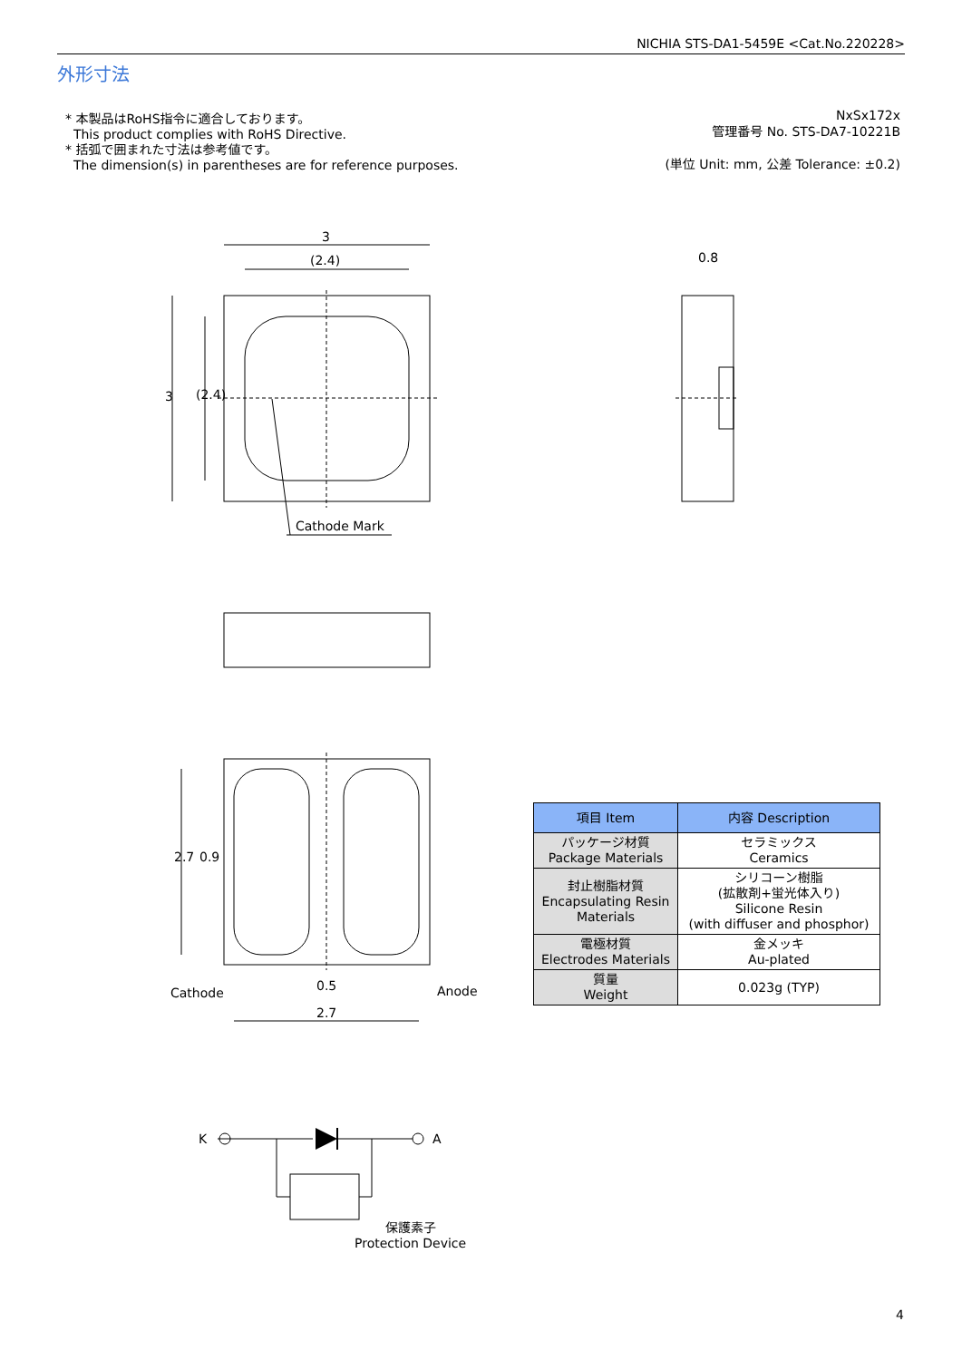3
(2.4)
0.8
Cathode Mark
0.5
2.7
Cathode
Anode
K
A
3
(2.4)
2.7
0.9
保護素子
Protection Device
NICHIA STS-DA1-5459E <Cat.No.220228>
外形寸法
* 本製品はRoHS指令に適合しております。
This product complies with RoHS Directive.
* 括弧で囲まれた寸法は参考値です。
The dimension(s) in parentheses are for reference purposes.
NxSx172x
管理番号 No. STS-DA7-10221B
(単位 Unit: mm, 公差 Tolerance: ±0.2)
| 項目 Item | 内容 Description |
| --- | --- |
| パッケージ材質 Package Materials | セラミックス Ceramics |
| 封止樹脂材質 Encapsulating Resin Materials | シリコーン樹脂 (拡散剤+蛍光体入り) Silicone Resin (with diffuser and phosphor) |
| 電極材質 Electrodes Materials | 金メッキ Au-plated |
| 質量 Weight | 0.023g (TYP) |
4